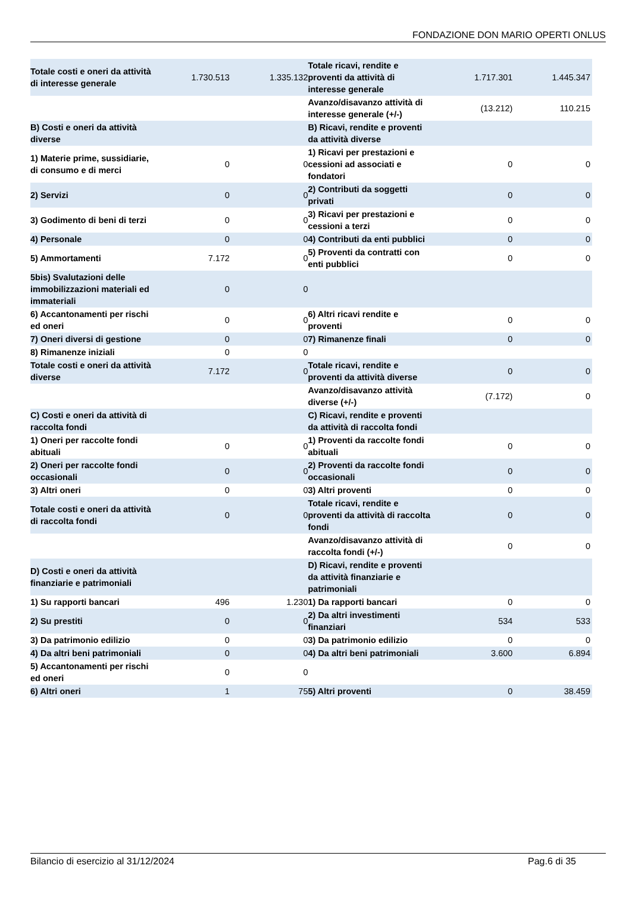FONDAZIONE DON MARIO OPERTI ONLUS
| Totale costi e oneri da attività di interesse generale | 1.730.513 | 1.335.132 | Totale ricavi, rendite e proventi da attività di interesse generale | 1.717.301 | 1.445.347 |
| | | | Avanzo/disavanzo attività di interesse generale (+/-) | (13.212) | 110.215 |
| B) Costi e oneri da attività diverse | | | B) Ricavi, rendite e proventi da attività diverse | | |
| 1) Materie prime, sussidiarie, di consumo e di merci | 0 | 0 | 1) Ricavi per prestazioni e cessioni ad associati e fondatori | 0 | 0 |
| 2) Servizi | 0 | 0 | 2) Contributi da soggetti privati | 0 | 0 |
| 3) Godimento di beni di terzi | 0 | 0 | 3) Ricavi per prestazioni e cessioni a terzi | 0 | 0 |
| 4) Personale | 0 | 0 | 4) Contributi da enti pubblici | 0 | 0 |
| 5) Ammortamenti | 7.172 | 0 | 5) Proventi da contratti con enti pubblici | 0 | 0 |
| 5bis) Svalutazioni delle immobilizzazioni materiali ed immateriali | 0 | 0 | | | |
| 6) Accantonamenti per rischi ed oneri | 0 | 0 | 6) Altri ricavi rendite e proventi | 0 | 0 |
| 7) Oneri diversi di gestione | 0 | 0 | 7) Rimanenze finali | 0 | 0 |
| 8) Rimanenze iniziali | 0 | 0 | | | |
| Totale costi e oneri da attività diverse | 7.172 | 0 | Totale ricavi, rendite e proventi da attività diverse | 0 | 0 |
| | | | Avanzo/disavanzo attività diverse (+/-) | (7.172) | 0 |
| C) Costi e oneri da attività di raccolta fondi | | | C) Ricavi, rendite e proventi da attività di raccolta fondi | | |
| 1) Oneri per raccolte fondi abituali | 0 | 0 | 1) Proventi da raccolte fondi abituali | 0 | 0 |
| 2) Oneri per raccolte fondi occasionali | 0 | 0 | 2) Proventi da raccolte fondi occasionali | 0 | 0 |
| 3) Altri oneri | 0 | 0 | 3) Altri proventi | 0 | 0 |
| Totale costi e oneri da attività di raccolta fondi | 0 | 0 | Totale ricavi, rendite e proventi da attività di raccolta fondi | 0 | 0 |
| | | | Avanzo/disavanzo attività di raccolta fondi (+/-) | 0 | 0 |
| D) Costi e oneri da attività finanziarie e patrimoniali | | | D) Ricavi, rendite e proventi da attività finanziarie e patrimoniali | | |
| 1) Su rapporti bancari | 496 | 1.230 | 1) Da rapporti bancari | 0 | 0 |
| 2) Su prestiti | 0 | 0 | 2) Da altri investimenti finanziari | 534 | 533 |
| 3) Da patrimonio edilizio | 0 | 0 | 3) Da patrimonio edilizio | 0 | 0 |
| 4) Da altri beni patrimoniali | 0 | 0 | 4) Da altri beni patrimoniali | 3.600 | 6.894 |
| 5) Accantonamenti per rischi ed oneri | 0 | 0 | | | |
| 6) Altri oneri | 1 | 75 | 5) Altri proventi | 0 | 38.459 |
Bilancio di esercizio al 31/12/2024 Pag.6 di 35